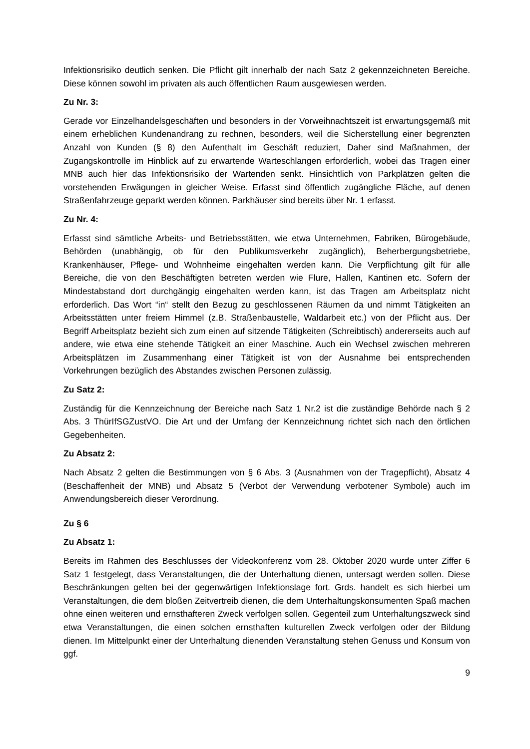Infektionsrisiko deutlich senken. Die Pflicht gilt innerhalb der nach Satz 2 gekennzeichneten Bereiche. Diese können sowohl im privaten als auch öffentlichen Raum ausgewiesen werden.
Zu Nr. 3:
Gerade vor Einzelhandelsgeschäften und besonders in der Vorweihnachtszeit ist erwartungsgemäß mit einem erheblichen Kundenandrang zu rechnen, besonders, weil die Sicherstellung einer begrenzten Anzahl von Kunden (§ 8) den Aufenthalt im Geschäft reduziert, Daher sind Maßnahmen, der Zugangskontrolle im Hinblick auf zu erwartende Warteschlangen erforderlich, wobei das Tragen einer MNB auch hier das Infektionsrisiko der Wartenden senkt. Hinsichtlich von Parkplätzen gelten die vorstehenden Erwägungen in gleicher Weise. Erfasst sind öffentlich zugängliche Fläche, auf denen Straßenfahrzeuge geparkt werden können. Parkhäuser sind bereits über Nr. 1 erfasst.
Zu Nr. 4:
Erfasst sind sämtliche Arbeits- und Betriebsstätten, wie etwa Unternehmen, Fabriken, Bürogebäude, Behörden (unabhängig, ob für den Publikumsverkehr zugänglich), Beherbergungsbetriebe, Krankenhäuser, Pflege- und Wohnheime eingehalten werden kann. Die Verpflichtung gilt für alle Bereiche, die von den Beschäftigten betreten werden wie Flure, Hallen, Kantinen etc. Sofern der Mindestabstand dort durchgängig eingehalten werden kann, ist das Tragen am Arbeitsplatz nicht erforderlich. Das Wort “in“ stellt den Bezug zu geschlossenen Räumen da und nimmt Tätigkeiten an Arbeitsstätten unter freiem Himmel (z.B. Straßenbaustelle, Waldarbeit etc.) von der Pflicht aus. Der Begriff Arbeitsplatz bezieht sich zum einen auf sitzende Tätigkeiten (Schreibtisch) andererseits auch auf andere, wie etwa eine stehende Tätigkeit an einer Maschine. Auch ein Wechsel zwischen mehreren Arbeitsplätzen im Zusammenhang einer Tätigkeit ist von der Ausnahme bei entsprechenden Vorkehrungen bezüglich des Abstandes zwischen Personen zulässig.
Zu Satz 2:
Zuständig für die Kennzeichnung der Bereiche nach Satz 1 Nr.2 ist die zuständige Behörde nach § 2 Abs. 3 ThürIfSGZustVO. Die Art und der Umfang der Kennzeichnung richtet sich nach den örtlichen Gegebenheiten.
Zu Absatz 2:
Nach Absatz 2 gelten die Bestimmungen von § 6 Abs. 3 (Ausnahmen von der Tragepflicht), Absatz 4 (Beschaffenheit der MNB) und Absatz 5 (Verbot der Verwendung verbotener Symbole) auch im Anwendungsbereich dieser Verordnung.
Zu § 6
Zu Absatz 1:
Bereits im Rahmen des Beschlusses der Videokonferenz vom 28. Oktober 2020 wurde unter Ziffer 6 Satz 1 festgelegt, dass Veranstaltungen, die der Unterhaltung dienen, untersagt werden sollen. Diese Beschränkungen gelten bei der gegenwärtigen Infektionslage fort. Grds. handelt es sich hierbei um Veranstaltungen, die dem bloßen Zeitvertreib dienen, die dem Unterhaltungskonsumenten Spaß machen ohne einen weiteren und ernsthafteren Zweck verfolgen sollen. Gegenteil zum Unterhaltungszweck sind etwa Veranstaltungen, die einen solchen ernsthaften kulturellen Zweck verfolgen oder der Bildung dienen. Im Mittelpunkt einer der Unterhaltung dienenden Veranstaltung stehen Genuss und Konsum von ggf.
9